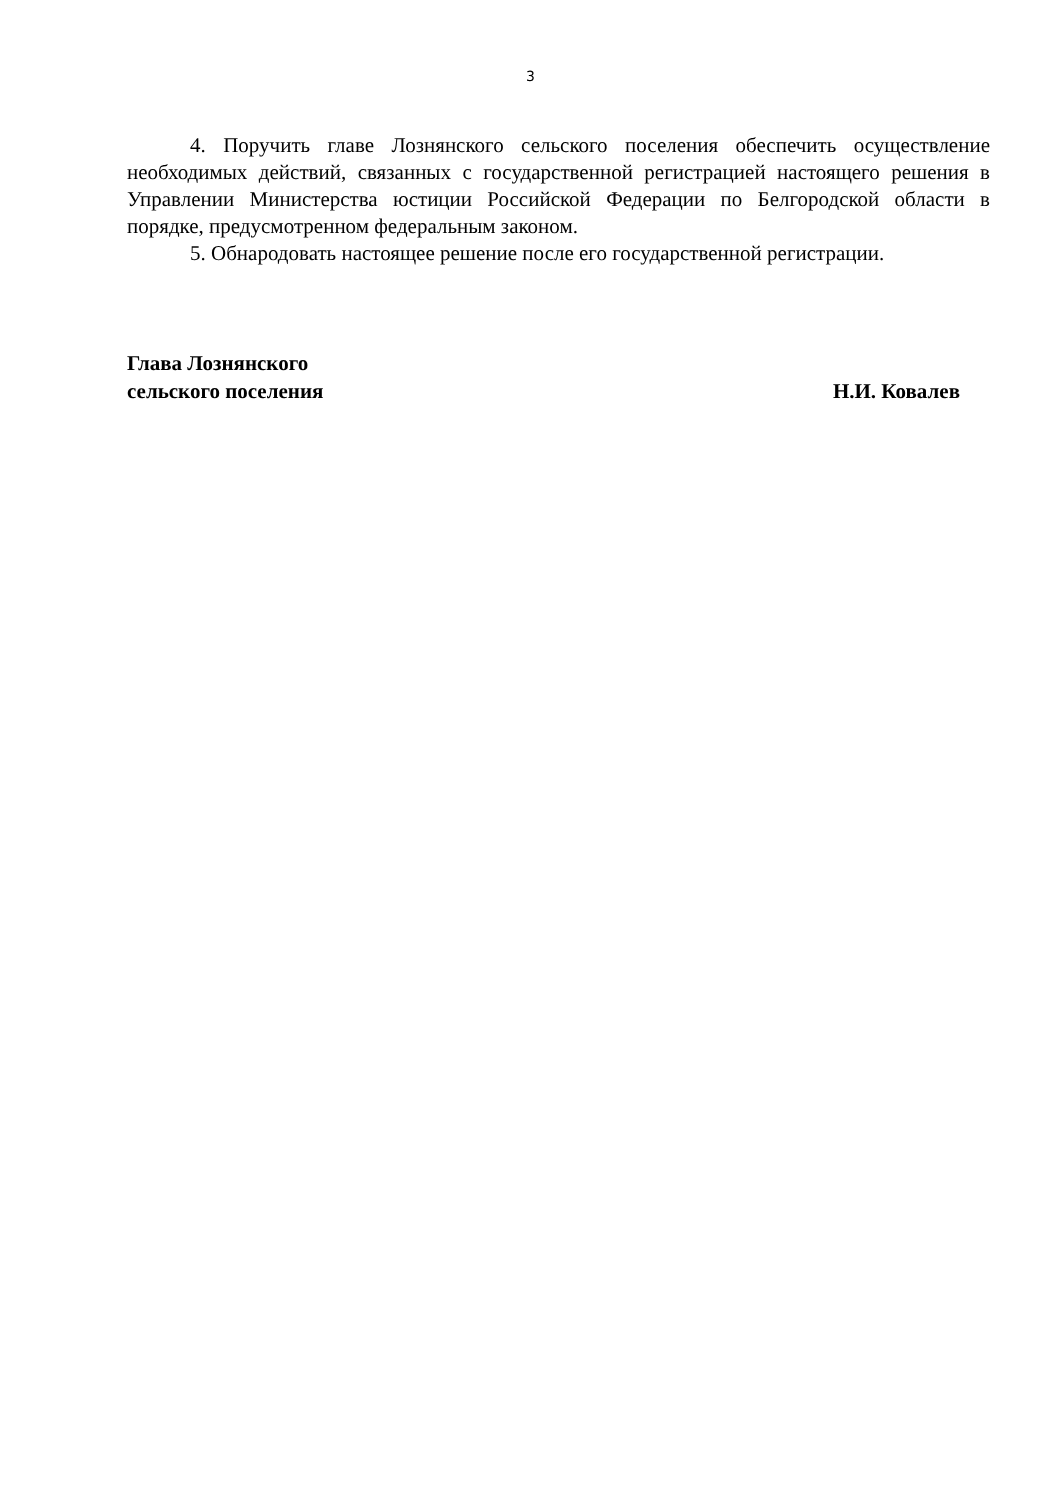3
4. Поручить главе Лознянского сельского поселения обеспечить осуществление необходимых действий, связанных с государственной регистрацией настоящего решения в Управлении Министерства юстиции Российской Федерации по Белгородской области в порядке, предусмотренном федеральным законом.
5. Обнародовать настоящее решение после его государственной регистрации.
Глава Лознянского
сельского поселения
Н.И. Ковалев